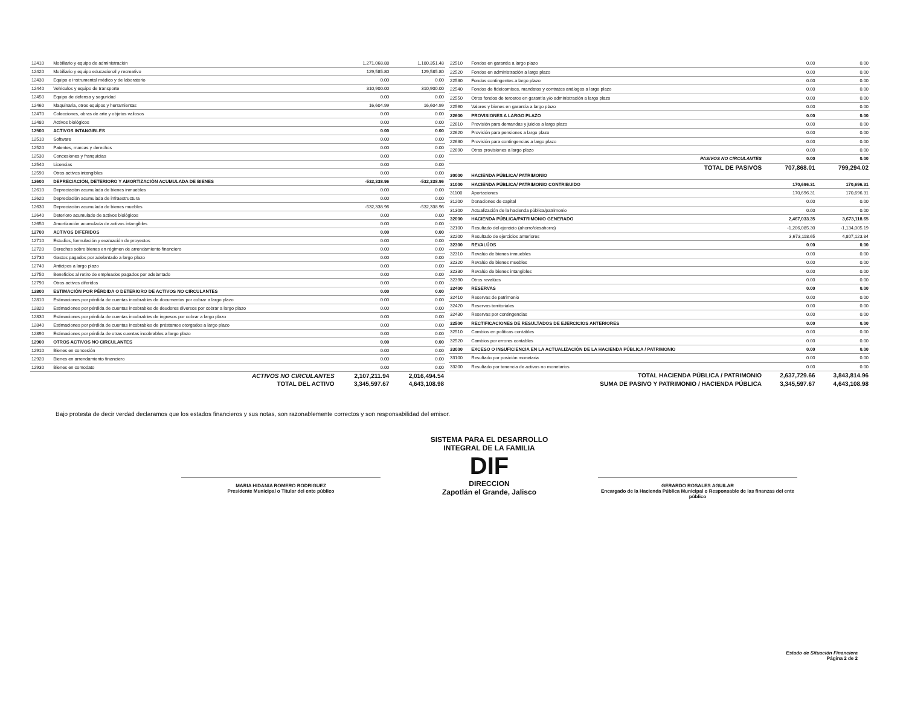| 12410 | Mobiliario y equipo de administración | 1,271,068.88 | 1,180,351.48 |
| 12420 | Mobiliario y equipo educacional y recreativo | 129,585.80 | 129,585.80 |
| 12430 | Equipo e instrumental médico y de laboratorio | 0.00 | 0.00 |
| 12440 | Vehículos y equipo de transporte | 310,900.00 | 310,900.00 |
| 12450 | Equipo de defensa y seguridad | 0.00 | 0.00 |
| 12460 | Maquinaria, otros equipos y herramientas | 16,604.99 | 16,604.99 |
| 12470 | Colecciones, obras de arte y objetos valiosos | 0.00 | 0.00 |
| 12480 | Activos biológicos | 0.00 | 0.00 |
| 12500 | ACTIVOS INTANGIBLES | 0.00 | 0.00 |
| 12510 | Software | 0.00 | 0.00 |
| 12520 | Patentes, marcas y derechos | 0.00 | 0.00 |
| 12530 | Concesiones y franquicias | 0.00 | 0.00 |
| 12540 | Licencias | 0.00 | 0.00 |
| 12590 | Otros activos intangibles | 0.00 | 0.00 |
| 12600 | DEPRECIACIÓN, DETERIORO Y AMORTIZACIÓN ACUMULADA DE BIENES | -532,338.96 | -532,338.96 |
| 12610 | Depreciación acumulada de bienes inmuebles | 0.00 | 0.00 |
| 12620 | Depreciación acumulada de infraestructura | 0.00 | 0.00 |
| 12630 | Depreciación acumulada de bienes muebles | -532,338.96 | -532,338.96 |
| 12640 | Deterioro acumulado de activos biológicos | 0.00 | 0.00 |
| 12650 | Amortización acumulada de activos intangibles | 0.00 | 0.00 |
| 12700 | ACTIVOS DIFERIDOS | 0.00 | 0.00 |
| 12710 | Estudios, formulación y evaluación de proyectos | 0.00 | 0.00 |
| 12720 | Derechos sobre bienes en régimen de arrendamiento financiero | 0.00 | 0.00 |
| 12730 | Gastos pagados por adelantado a largo plazo | 0.00 | 0.00 |
| 12740 | Anticipos a largo plazo | 0.00 | 0.00 |
| 12750 | Beneficios al retiro de empleados pagados por adelantado | 0.00 | 0.00 |
| 12790 | Otros activos diferidos | 0.00 | 0.00 |
| 12800 | ESTIMACIÓN POR PÉRDIDA O DETERIORO DE ACTIVOS NO CIRCULANTES | 0.00 | 0.00 |
| 12810 | Estimaciones por pérdida de cuentas incobrables de documentos por cobrar a largo plazo | 0.00 | 0.00 |
| 12820 | Estimaciones por pérdida de cuentas incobrables de deudores diversos por cobrar a largo plazo | 0.00 | 0.00 |
| 12830 | Estimaciones por pérdida de cuentas incobrables de ingresos por cobrar a largo plazo | 0.00 | 0.00 |
| 12840 | Estimaciones por pérdida de cuentas incobrables de préstamos otorgados a largo plazo | 0.00 | 0.00 |
| 12890 | Estimaciones por pérdida de otras cuentas incobrables a largo plazo | 0.00 | 0.00 |
| 12900 | OTROS ACTIVOS NO CIRCULANTES | 0.00 | 0.00 |
| 12910 | Bienes en concesión | 0.00 | 0.00 |
| 12920 | Bienes en arrendamiento financiero | 0.00 | 0.00 |
| 12930 | Bienes en comodato | 0.00 | 0.00 |
| | ACTIVOS NO CIRCULANTES | 2,107,211.94 | 2,016,494.54 |
| | TOTAL DEL ACTIVO | 3,345,597.67 | 4,643,108.98 |
| 22510 | Fondos en garantía a largo plazo | 0.00 | 0.00 |
| 22520 | Fondos en administración a largo plazo | 0.00 | 0.00 |
| 22530 | Fondos contingentes a largo plazo | 0.00 | 0.00 |
| 22540 | Fondos de fideicomisos, mandatos y contratos análogos a largo plazo | 0.00 | 0.00 |
| 22550 | Otros fondos de terceros en garantía y/o administración a largo plazo | 0.00 | 0.00 |
| 22560 | Valores y bienes en garantía a largo plazo | 0.00 | 0.00 |
| 22600 | PROVISIONES A LARGO PLAZO | 0.00 | 0.00 |
| 22610 | Provisión para demandas y juicios a largo plazo | 0.00 | 0.00 |
| 22620 | Provisión para pensiones a largo plazo | 0.00 | 0.00 |
| 22630 | Provisión para contingencias a largo plazo | 0.00 | 0.00 |
| 22690 | Otras provisiones a largo plazo | 0.00 | 0.00 |
| | PASIVOS NO CIRCULANTES | 0.00 | 0.00 |
| | TOTAL DE PASIVOS | 707,868.01 | 799,294.02 |
| 30000 | HACIENDA PÚBLICA/ PATRIMONIO | | |
| 31000 | HACIENDA PÚBLICA/ PATRIMONIO CONTRIBUIDO | 170,696.31 | 170,696.31 |
| 31100 | Aportaciones | 170,696.31 | 170,696.31 |
| 31200 | Donaciones de capital | 0.00 | 0.00 |
| 31300 | Actualización de la hacienda pública/patrimonio | 0.00 | 0.00 |
| 32000 | HACIENDA PÚBLICA/PATRIMONIO GENERADO | 2,467,033.35 | 3,673,118.65 |
| 32100 | Resultado del ejercicio (ahorro/desahorro) | -1,206,085.30 | -1,134,005.19 |
| 32200 | Resultado de ejercicios anteriores | 3,673,118.65 | 4,807,123.84 |
| 32300 | REVALÚOS | 0.00 | 0.00 |
| 32310 | Revalúo de bienes inmuebles | 0.00 | 0.00 |
| 32320 | Revalúo de bienes muebles | 0.00 | 0.00 |
| 32330 | Revalúo de bienes intangibles | 0.00 | 0.00 |
| 32390 | Otros revalúos | 0.00 | 0.00 |
| 32400 | RESERVAS | 0.00 | 0.00 |
| 32410 | Reservas de patrimonio | 0.00 | 0.00 |
| 32420 | Reservas territoriales | 0.00 | 0.00 |
| 32430 | Reservas por contingencias | 0.00 | 0.00 |
| 32500 | RECTIFICACIONES DE RESULTADOS DE EJERCICIOS ANTERIORES | 0.00 | 0.00 |
| 32510 | Cambios en políticas contables | 0.00 | 0.00 |
| 32520 | Cambios por errores contables | 0.00 | 0.00 |
| 33000 | EXCESO O INSUFICIENCIA EN LA ACTUALIZACIÓN DE LA HACIENDA PÚBLICA / PATRIMONIO | 0.00 | 0.00 |
| 33100 | Resultado por posición monetaria | 0.00 | 0.00 |
| 33200 | Resultado por tenencia de activos no monetarios | 0.00 | 0.00 |
| | TOTAL HACIENDA PÚBLICA / PATRIMONIO | 2,637,729.66 | 3,843,814.96 |
| | SUMA DE PASIVO Y PATRIMONIO / HACIENDA PÚBLICA | 3,345,597.67 | 4,643,108.98 |
Bajo protesta de decir verdad declaramos que los estados financieros y sus notas, son razonablemente correctos y son responsabilidad del emisor.
MARIA HIDANIA ROMERO RODRIGUEZ
Presidente Municipal o Titular del ente público
SISTEMA PARA EL DESARROLLO INTEGRAL DE LA FAMILIA
DIF
DIRECCION
Zapotlán el Grande, Jalisco
GERARDO ROSALES AGUILAR
Encargado de la Hacienda Pública Municipal o Responsable de las finanzas del ente público
Estado de Situación Financiera
Página 2 de 2